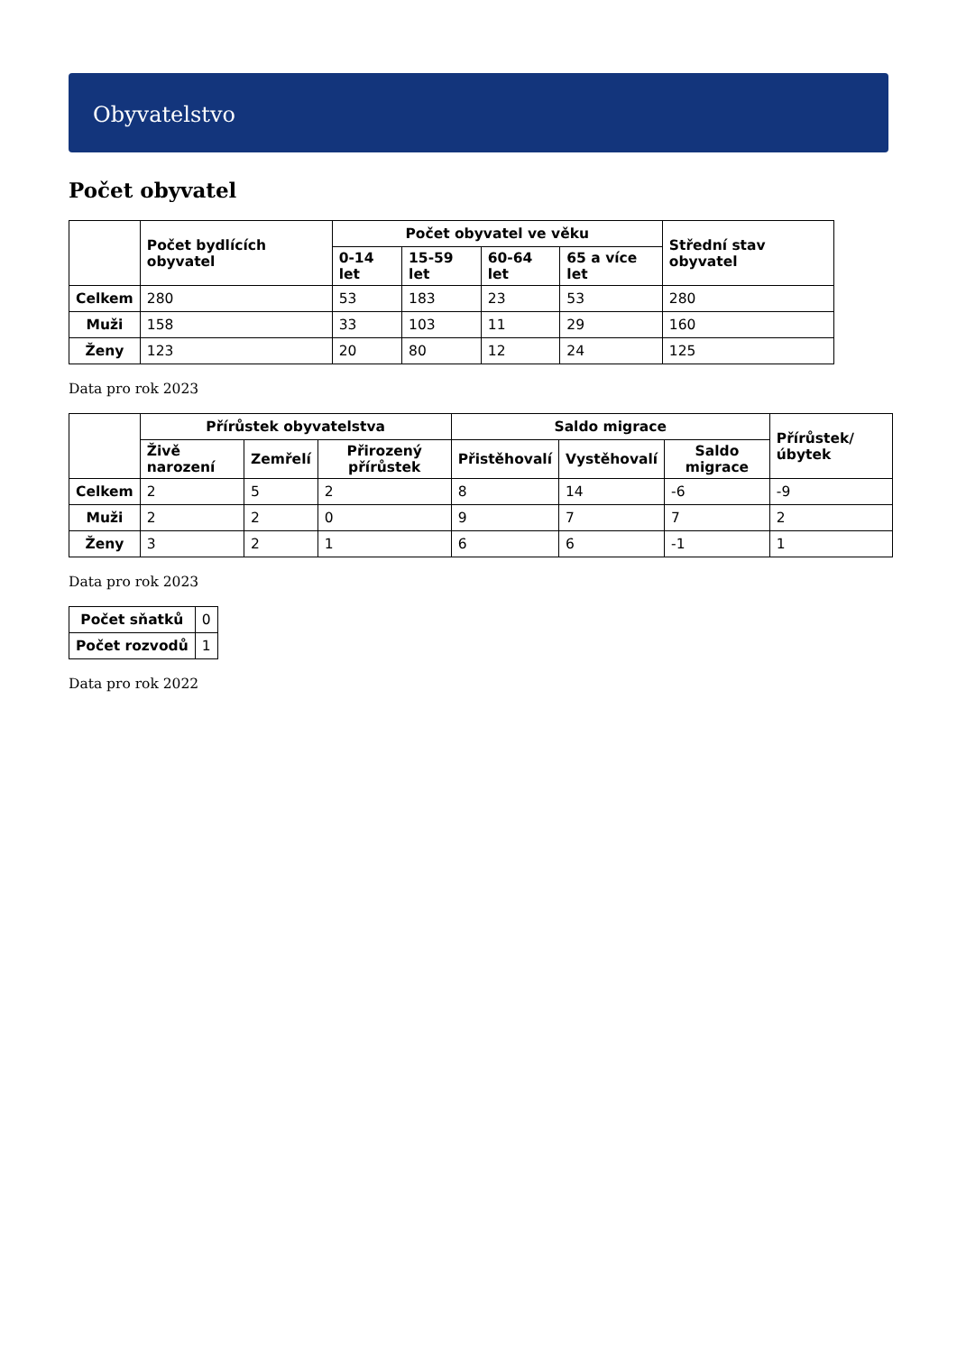Obyvatelstvo
Počet obyvatel
| | Počet bydlících obyvatel | Počet obyvatel ve věku | | | | Střední stav obyvatel |
| --- | --- | --- | --- | --- | --- | --- |
| | | 0-14 let | 15-59 let | 60-64 let | 65 a více let | |
| Celkem | 280 | 53 | 183 | 23 | 53 | 280 |
| Muži | 158 | 33 | 103 | 11 | 29 | 160 |
| Ženy | 123 | 20 | 80 | 12 | 24 | 125 |
Data pro rok 2023
| | Přírůstek obyvatelstva | | | Saldo migrace | | | Přírůstek/úbytek |
| --- | --- | --- | --- | --- | --- | --- | --- |
| | Živě narození | Zemřelí | Přirozený přírůstek | Přistěhovalí | Vystěhovalí | Saldo migrace | |
| Celkem | 2 | 5 | 2 | 8 | 14 | -6 | -9 |
| Muži | 2 | 2 | 0 | 9 | 7 | 7 | 2 |
| Ženy | 3 | 2 | 1 | 6 | 6 | -1 | 1 |
Data pro rok 2023
| Počet sňatků | 0 |
| Počet rozvodů | 1 |
Data pro rok 2022